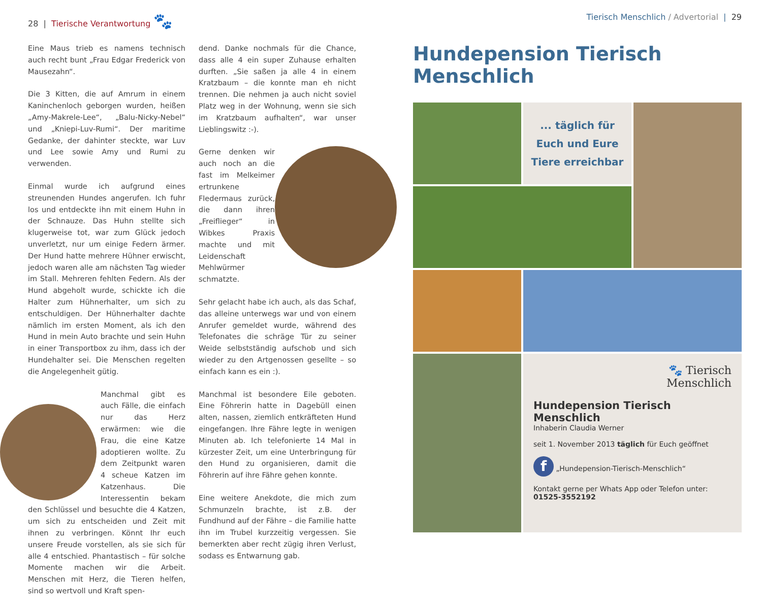28 | Tierische Verantwortung 🐾
Eine Maus trieb es namens technisch auch recht bunt „Frau Edgar Frederick von Mausezahn“.
Die 3 Kitten, die auf Amrum in einem Kaninchenloch geborgen wurden, heißen „Amy-Makrele-Lee“, „Balu-Nicky-Nebel“ und „Kniepi-Luv-Rumi“. Der maritime Gedanke, der dahinter steckte, war Luv und Lee sowie Amy und Rumi zu verwenden.
Einmal wurde ich aufgrund eines streunenden Hundes angerufen. Ich fuhr los und entdeckte ihn mit einem Huhn in der Schnauze. Das Huhn stellte sich klugerweise tot, war zum Glück jedoch unverletzt, nur um einige Federn ärmer. Der Hund hatte mehrere Hühner erwischt, jedoch waren alle am nächsten Tag wieder im Stall. Mehreren fehlten Federn. Als der Hund abgeholt wurde, schickte ich die Halter zum Hühnerhalter, um sich zu entschuldigen. Der Hühnerhalter dachte nämlich im ersten Moment, als ich den Hund in mein Auto brachte und sein Huhn in einer Transportbox zu ihm, dass ich der Hundehalter sei. Die Menschen regelten die Angelegenheit gütig.
Manchmal gibt es auch Fälle, die einfach nur das Herz erwärmen: wie die Frau, die eine Katze adoptieren wollte. Zu dem Zeitpunkt waren 4 scheue Katzen im Katzenhaus. Die Interessentin bekam den Schlüssel und besuchte die 4 Katzen, um sich zu entscheiden und Zeit mit ihnen zu verbringen. Könnt Ihr euch unsere Freude vorstellen, als sie sich für alle 4 entschied. Phantastisch – für solche Momente machen wir die Arbeit. Menschen mit Herz, die Tieren helfen, sind so wertvoll und Kraft spen-
dend. Danke nochmals für die Chance, dass alle 4 ein super Zuhause erhalten durften. „Sie saßen ja alle 4 in einem Kratzbaum – die konnte man eh nicht trennen. Die nehmen ja auch nicht soviel Platz weg in der Wohnung, wenn sie sich im Kratzbaum aufhalten“, war unser Lieblingswitz :-).
Gerne denken wir auch noch an die fast im Melkeimer ertrunkene Fledermaus zurück, die dann ihren „Freiflieger“ in Wibkes Praxis machte und mit Leidenschaft Mehlwürmer schmatzte.
Sehr gelacht habe ich auch, als das Schaf, das alleine unterwegs war und von einem Anrufer gemeldet wurde, während des Telefonates die schräge Tür zu seiner Weide selbstständig aufschob und sich wieder zu den Artgenossen gesellte – so einfach kann es ein :).
Manchmal ist besondere Eile geboten. Eine Föhrerin hatte in Dagebüll einen alten, nassen, ziemlich entkräfteten Hund eingefangen. Ihre Fähre legte in wenigen Minuten ab. Ich telefonierte 14 Mal in kürzester Zeit, um eine Unterbringung für den Hund zu organisieren, damit die Föhrerin auf ihre Fähre gehen konnte.
Eine weitere Anekdote, die mich zum Schmunzeln brachte, ist z.B. der Fundhund auf der Fähre – die Familie hatte ihn im Trubel kurzzeitig vergessen. Sie bemerkten aber recht zügig ihren Verlust, sodass es Entwarnung gab.
Tierisch Menschlich / Advertorial | 29
Hundepension Tierisch Menschlich
... täglich für
Euch und Eure
Tiere erreichbar
🐾 Tierisch
Menschlich
Hundepension Tierisch Menschlich
Inhaberin Claudia Werner
seit 1. November 2013 täglich für Euch geöffnet
f „Hundepension-Tierisch-Menschlich“
Kontakt gerne per Whats App oder Telefon unter:
01525-3552192